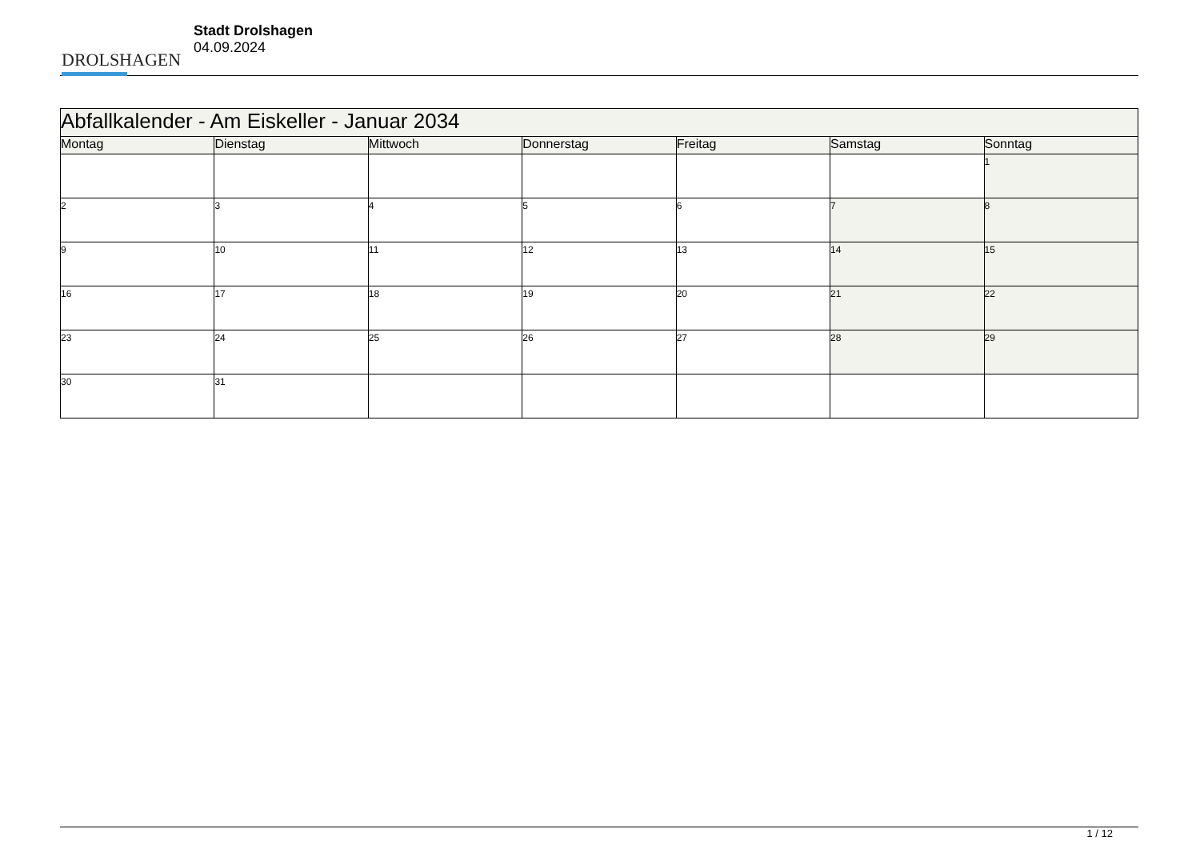DROLSHAGEN
Stadt Drolshagen
04.09.2024
| Abfallkalender - Am Eiskeller - Januar 2034 | | | | | | |
| --- | --- | --- | --- | --- | --- | --- |
| Montag | Dienstag | Mittwoch | Donnerstag | Freitag | Samstag | Sonntag |
| | | | | | | 1 |
| 2 | 3 | 4 | 5 | 6 | 7 | 8 |
| 9 | 10 | 11 | 12 | 13 | 14 | 15 |
| 16 | 17 | 18 | 19 | 20 | 21 | 22 |
| 23 | 24 | 25 | 26 | 27 | 28 | 29 |
| 30 | 31 | | | | | |
1 / 12